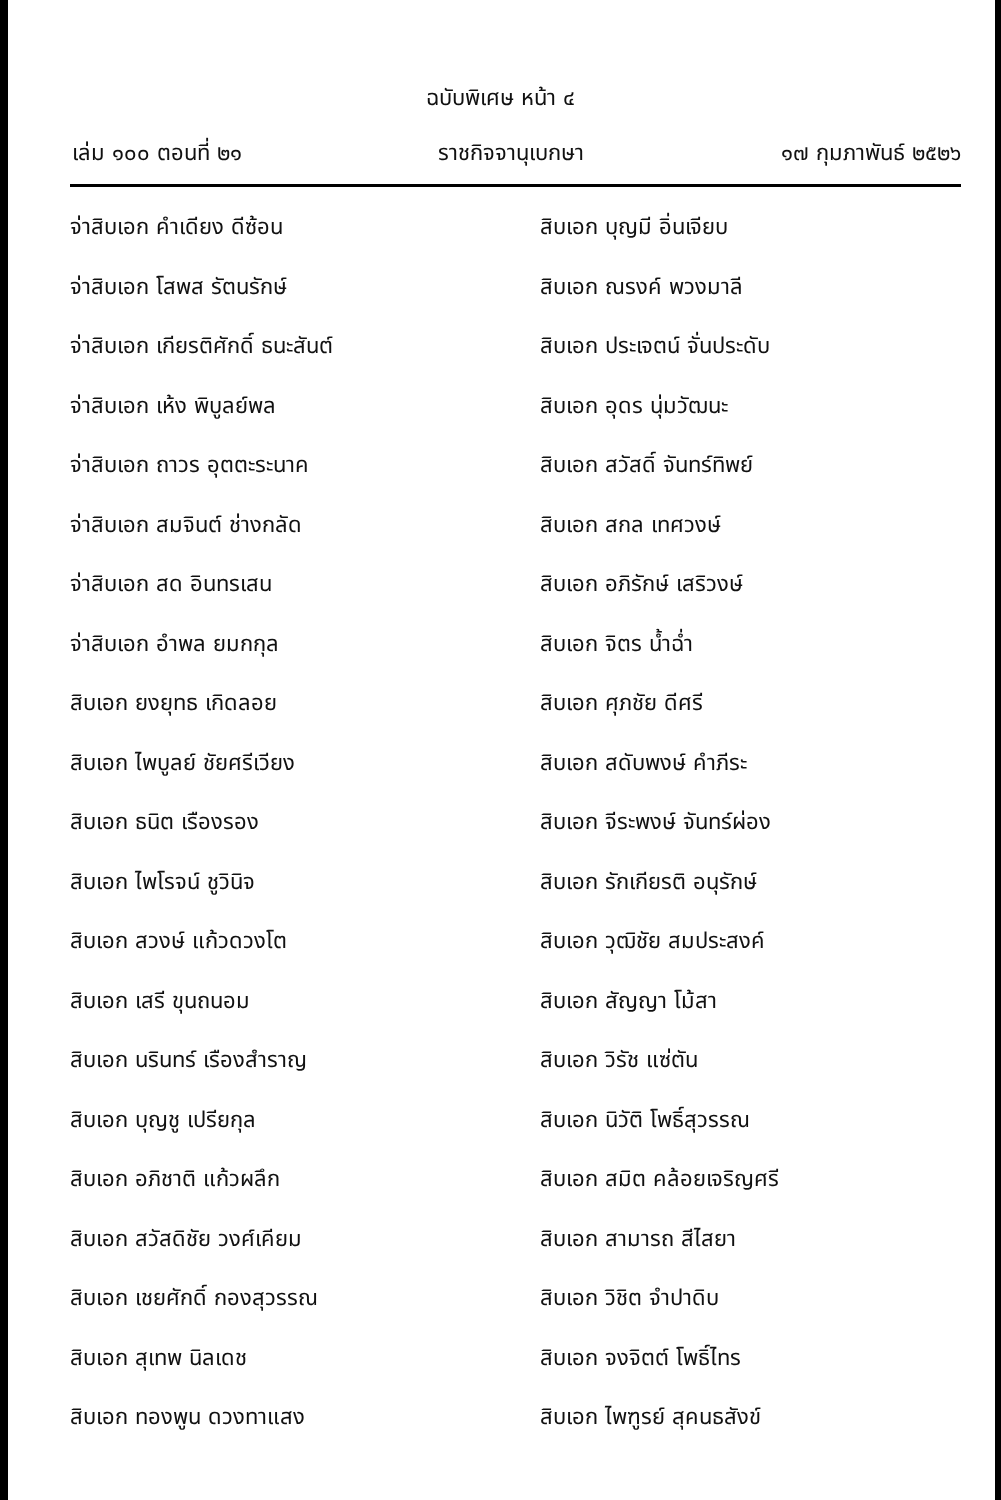ฉบับพิเศษ หน้า ๔
เล่ม ๑๐๐ ตอนที่ ๒๑ ราชกิจจานุเบกษา ๑๗ กุมภาพันธ์ ๒๕๒๖
จ่าสิบเอก คำเดียง ดีซ้อน
สิบเอก บุญมี อิ่นเจียบ
จ่าสิบเอก โสพส รัตนรักษ์
สิบเอก ณรงค์ พวงมาลี
จ่าสิบเอก เกียรติศักดิ์ ธนะสันต์
สิบเอก ประเจตน์ จั่นประดับ
จ่าสิบเอก เห้ง พิบูลย์พล
สิบเอก อุดร นุ่มวัฒนะ
จ่าสิบเอก ถาวร อุตตะระนาค
สิบเอก สวัสดิ์ จันทร์ทิพย์
จ่าสิบเอก สมจินต์ ช่างกลัด
สิบเอก สกล เทศวงษ์
จ่าสิบเอก สด อินทรเสน
สิบเอก อภิรักษ์ เสริวงษ์
จ่าสิบเอก อำพล ยมกกุล
สิบเอก จิตร น้ำฉ่ำ
สิบเอก ยงยุทธ เกิดลอย
สิบเอก ศุภชัย ดีศรี
สิบเอก ไพบูลย์ ชัยศรีเวียง
สิบเอก สดับพงษ์ คำภีระ
สิบเอก ธนิต เรืองรอง
สิบเอก จีระพงษ์ จันทร์ผ่อง
สิบเอก ไพโรจน์ ชูวินิจ
สิบเอก รักเกียรติ อนุรักษ์
สิบเอก สวงษ์ แก้วดวงโต
สิบเอก วุฒิชัย สมประสงค์
สิบเอก เสรี ขุนถนอม
สิบเอก สัญญา โม้สา
สิบเอก นรินทร์ เรืองสำราญ
สิบเอก วิรัช แซ่ตัน
สิบเอก บุญชู เปรียกุล
สิบเอก นิวัติ โพธิ์สุวรรณ
สิบเอก อภิชาติ แก้วผลึก
สิบเอก สมิต คล้อยเจริญศรี
สิบเอก สวัสดิชัย วงศ์เคียม
สิบเอก สามารถ สีไสยา
สิบเอก เชยศักดิ์ กองสุวรรณ
สิบเอก วิชิต จำปาดิบ
สิบเอก สุเทพ นิลเดช
สิบเอก จงจิตต์ โพธิ์ไทร
สิบเอก ทองพูน ดวงทาแสง
สิบเอก ไพฑูรย์ สุคนธสังข์